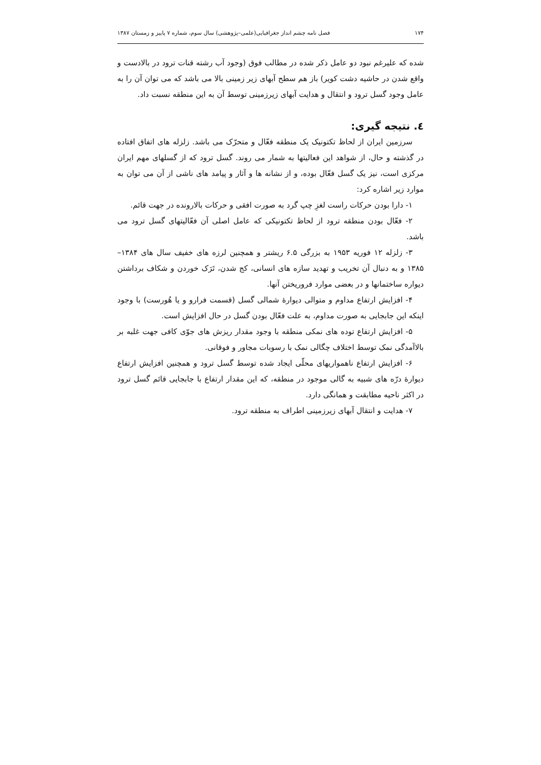۱۷۴ فصل نامه چشم انداز جغرافیایی(علمی–پژوهشی) سال سوم، شماره ۷ پاییز و زمستان ۱۳۸۷
شده که علیرغم نبود دو عامل ذکر شده در مطالب فوق (وجود آب رشته قنات ترود در بالادست و واقع شدن در حاشیه دشت کویر) باز هم سطح آبهای زیر زمینی بالا می باشد که می توان آن را به عامل وجود گسل ترود و انتقال و هدایت آبهای زیرزمینی توسط آن به این منطقه نسبت داد.
٤. نتیجه گیری:
سرزمین ایران از لحاظ تکتونیک یک منطقه فعّال و متحرّک می باشد. زلزله های اتفاق افتاده در گذشته و حال، از شواهد این فعالیتها به شمار می روند. گسل ترود که از گسلهای مهم ایران مرکزی است، نیز یک گسل فعّال بوده، و از نشانه ها و آثار و پیامد های ناشی از آن می توان به موارد زیر اشاره کرد:
۱- دارا بودن حرکات راست لغزِ چپ گرد به صورت افقی و حرکات بالارونده در جهت قائم.
۲- فعّال بودن منطقه ترود از لحاظ تکتونیکی که عامل اصلی آن فعّالیتهای گسل ترود می باشد.
۳- زلزله ۱۲ فوریه ۱۹۵۳ به بزرگی ۶.۵ ریشتر و همچنین لرزه های خفیف سال های ۱۳۸۴–۱۳۸۵ و به دنبال آن تخریب و تهدید سازه های انسانی، کج شدن، تَرَک خوردن و شکاف برداشتن دیواره ساختمانها و در بعضی موارد فروریختن آنها.
۴- افزایش ارتفاع مداوم و متوالی دیوارۀ شمالی گسل (قسمت فرارو و یا هُورست) با وجود اینکه این جابجایی به صورت مداوم، به علت فعّال بودن گسل در حال افزایش است.
۵- افزایش ارتفاع توده های نمکی منطقه با وجود مقدار ریزش های جوّی کافی جهت غلبه بر بالاآمدگی نمک توسط اختلاف چگالی نمک با رسوبات مجاور و فوقانی.
۶- افزایش ارتفاع ناهمواریهای محلّی ایجاد شده توسط گسل ترود و همچنین افزایش ارتفاع دیوارۀ درّه های شبیه به گالی موجود در منطقه، که این مقدار ارتفاع با جابجایی قائم گسل ترود در اکثر ناحیه مطابقت و همانگی دارد.
۷- هدایت و انتقال آبهای زیرزمینی اطراف به منطقه ترود.